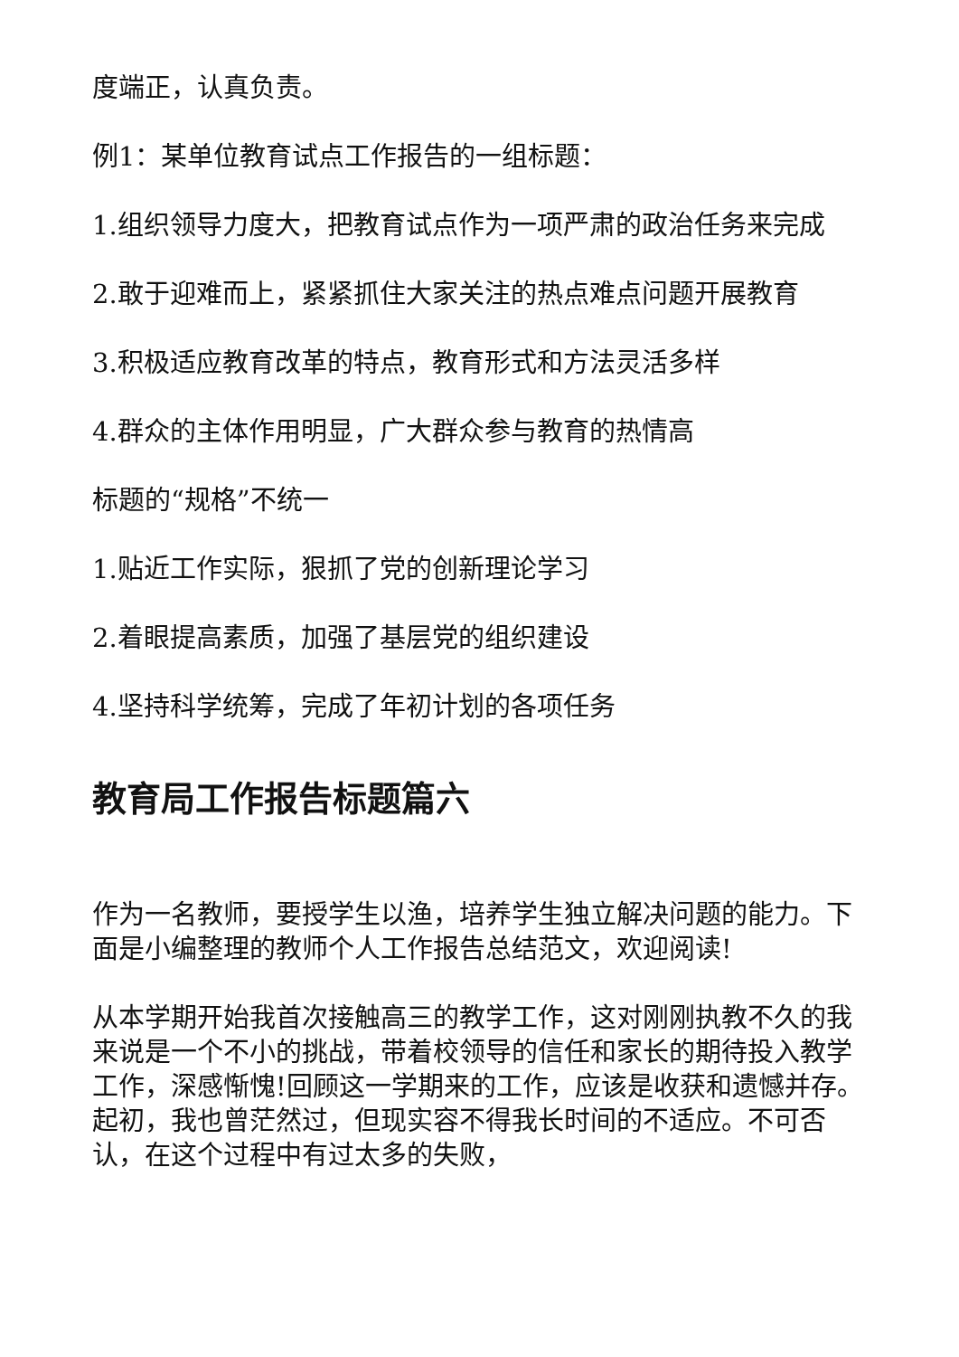度端正，认真负责。
例1：某单位教育试点工作报告的一组标题：
1.组织领导力度大，把教育试点作为一项严肃的政治任务来完成
2.敢于迎难而上，紧紧抓住大家关注的热点难点问题开展教育
3.积极适应教育改革的特点，教育形式和方法灵活多样
4.群众的主体作用明显，广大群众参与教育的热情高
标题的“规格”不统一
1.贴近工作实际，狠抓了党的创新理论学习
2.着眼提高素质，加强了基层党的组织建设
4.坚持科学统筹，完成了年初计划的各项任务
教育局工作报告标题篇六
作为一名教师，要授学生以渔，培养学生独立解决问题的能力。下面是小编整理的教师个人工作报告总结范文，欢迎阅读!
从本学期开始我首次接触高三的教学工作，这对刚刚执教不久的我来说是一个不小的挑战，带着校领导的信任和家长的期待投入教学工作，深感惭愧!回顾这一学期来的工作，应该是收获和遗憾并存。起初，我也曾茫然过，但现实容不得我长时间的不适应。不可否认，在这个过程中有过太多的失败，